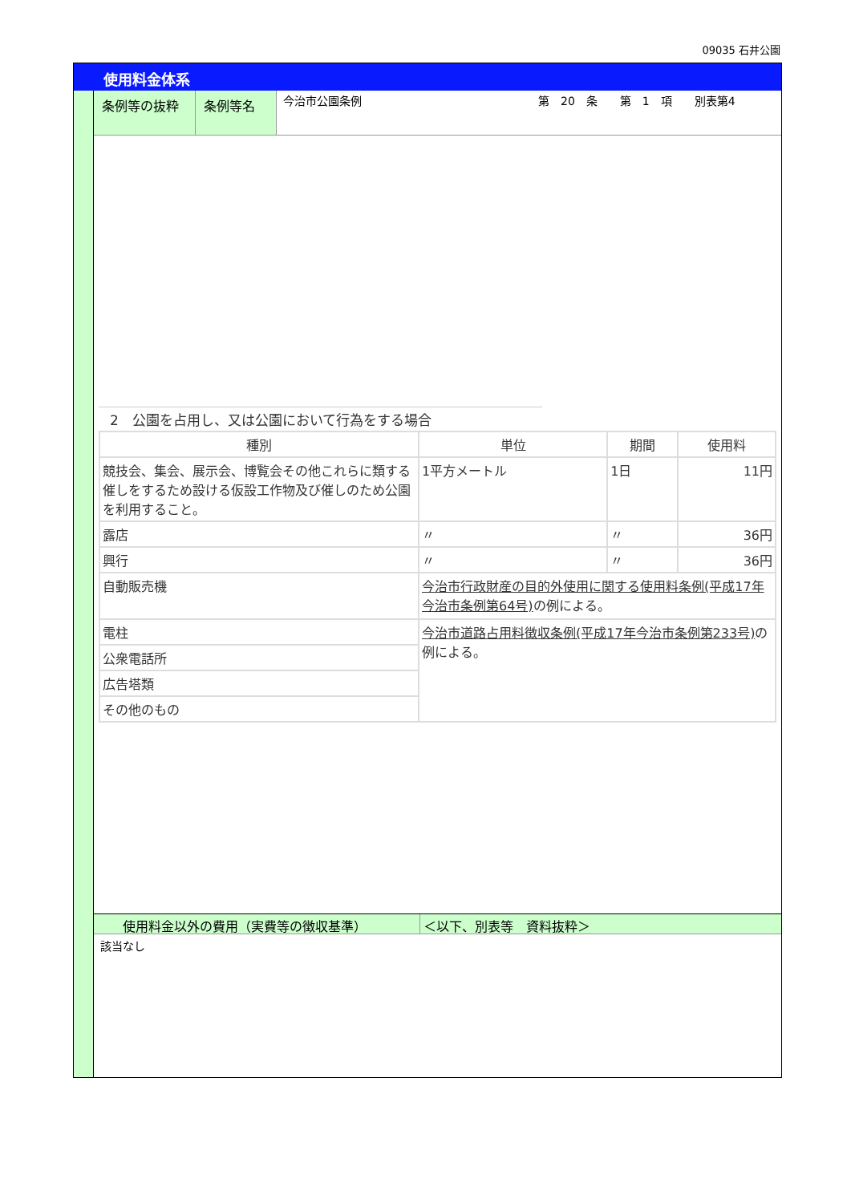09035 石井公園
使用料金体系
条例等の抜粋 条例等名
今治市公園条例 第　20　条　　第　1　項　　別表第4
2　公園を占用し、又は公園において行為をする場合
| 種別 | 単位 | 期間 | 使用料 |
| --- | --- | --- | --- |
| 競技会、集会、展示会、博覧会その他これらに類する催しをするため設ける仮設工作物及び催しのため公園を利用すること。 | 1平方メートル | 1日 | 11円 |
| 露店 | 〃 | 〃 | 36円 |
| 興行 | 〃 | 〃 | 36円 |
| 自動販売機 | 今治市行政財産の目的外使用に関する使用料条例(平成17年今治市条例第64号) の例による。 | | |
| 電柱 | 今治市道路占用料徴収条例(平成17年今治市条例第233号) の例による。 | | |
| 公衆電話所 | | | |
| 広告塔類 | | | |
| その他のもの | | | |
使用料金以外の費用（実費等の徴収基準） ＜以下、別表等　資料抜粋＞
該当なし